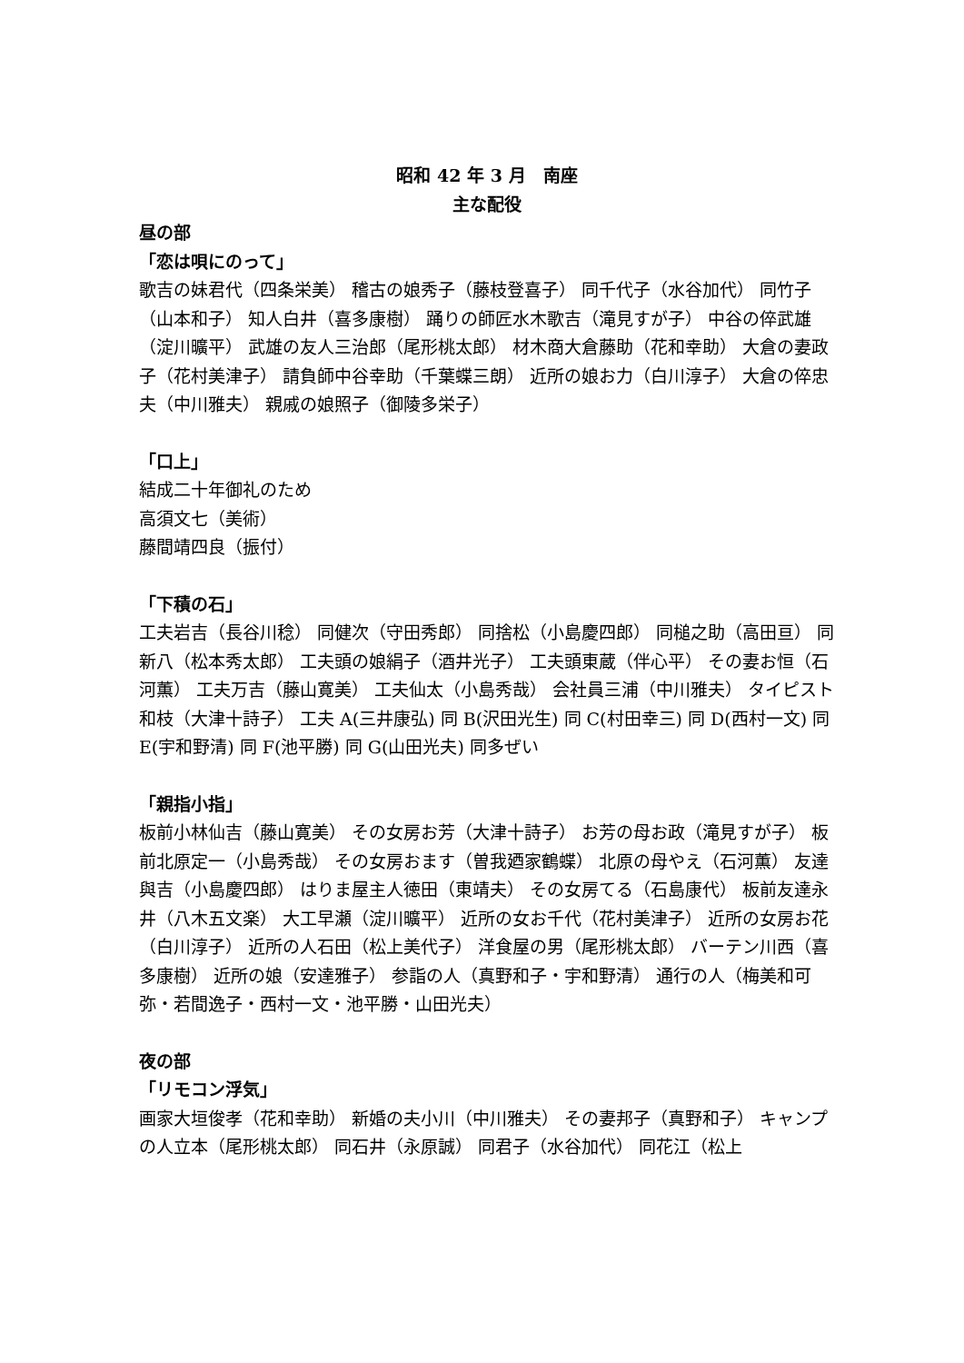昭和 42 年 3 月　南座
主な配役
昼の部
「恋は唄にのって」
歌吉の妹君代（四条栄美） 稽古の娘秀子（藤枝登喜子） 同千代子（水谷加代） 同竹子（山本和子） 知人白井（喜多康樹） 踊りの師匠水木歌吉（滝見すが子） 中谷の倅武雄（淀川曠平） 武雄の友人三治郎（尾形桃太郎） 材木商大倉藤助（花和幸助） 大倉の妻政子（花村美津子） 請負師中谷幸助（千葉蝶三朗） 近所の娘お力（白川淳子） 大倉の倅忠夫（中川雅夫） 親戚の娘照子（御陵多栄子）
「口上」
結成二十年御礼のため
高須文七（美術）
藤間靖四良（振付）
「下積の石」
工夫岩吉（長谷川稔） 同健次（守田秀郎） 同捨松（小島慶四郎） 同槌之助（高田亘） 同新八（松本秀太郎） 工夫頭の娘絹子（酒井光子） 工夫頭東蔵（伴心平） その妻お恒（石河薫） 工夫万吉（藤山寛美） 工夫仙太（小島秀哉） 会社員三浦（中川雅夫） タイピスト和枝（大津十詩子） 工夫 A(三井康弘) 同 B(沢田光生) 同 C(村田幸三) 同 D(西村一文) 同 E(宇和野清) 同 F(池平勝) 同 G(山田光夫) 同多ぜい
「親指小指」
板前小林仙吉（藤山寛美） その女房お芳（大津十詩子） お芳の母お政（滝見すが子） 板前北原定一（小島秀哉） その女房おます（曽我廼家鶴蝶） 北原の母やえ（石河薫） 友達與吉（小島慶四郎） はりま屋主人徳田（東靖夫） その女房てる（石島康代） 板前友達永井（八木五文楽） 大工早瀬（淀川曠平） 近所の女お千代（花村美津子） 近所の女房お花（白川淳子） 近所の人石田（松上美代子） 洋食屋の男（尾形桃太郎） バーテン川西（喜多康樹） 近所の娘（安達雅子） 参詣の人（真野和子・宇和野清） 通行の人（梅美和可弥・若間逸子・西村一文・池平勝・山田光夫）
夜の部
「リモコン浮気」
画家大垣俊孝（花和幸助） 新婚の夫小川（中川雅夫） その妻邦子（真野和子） キャンプの人立本（尾形桃太郎） 同石井（永原誠） 同君子（水谷加代） 同花江（松上